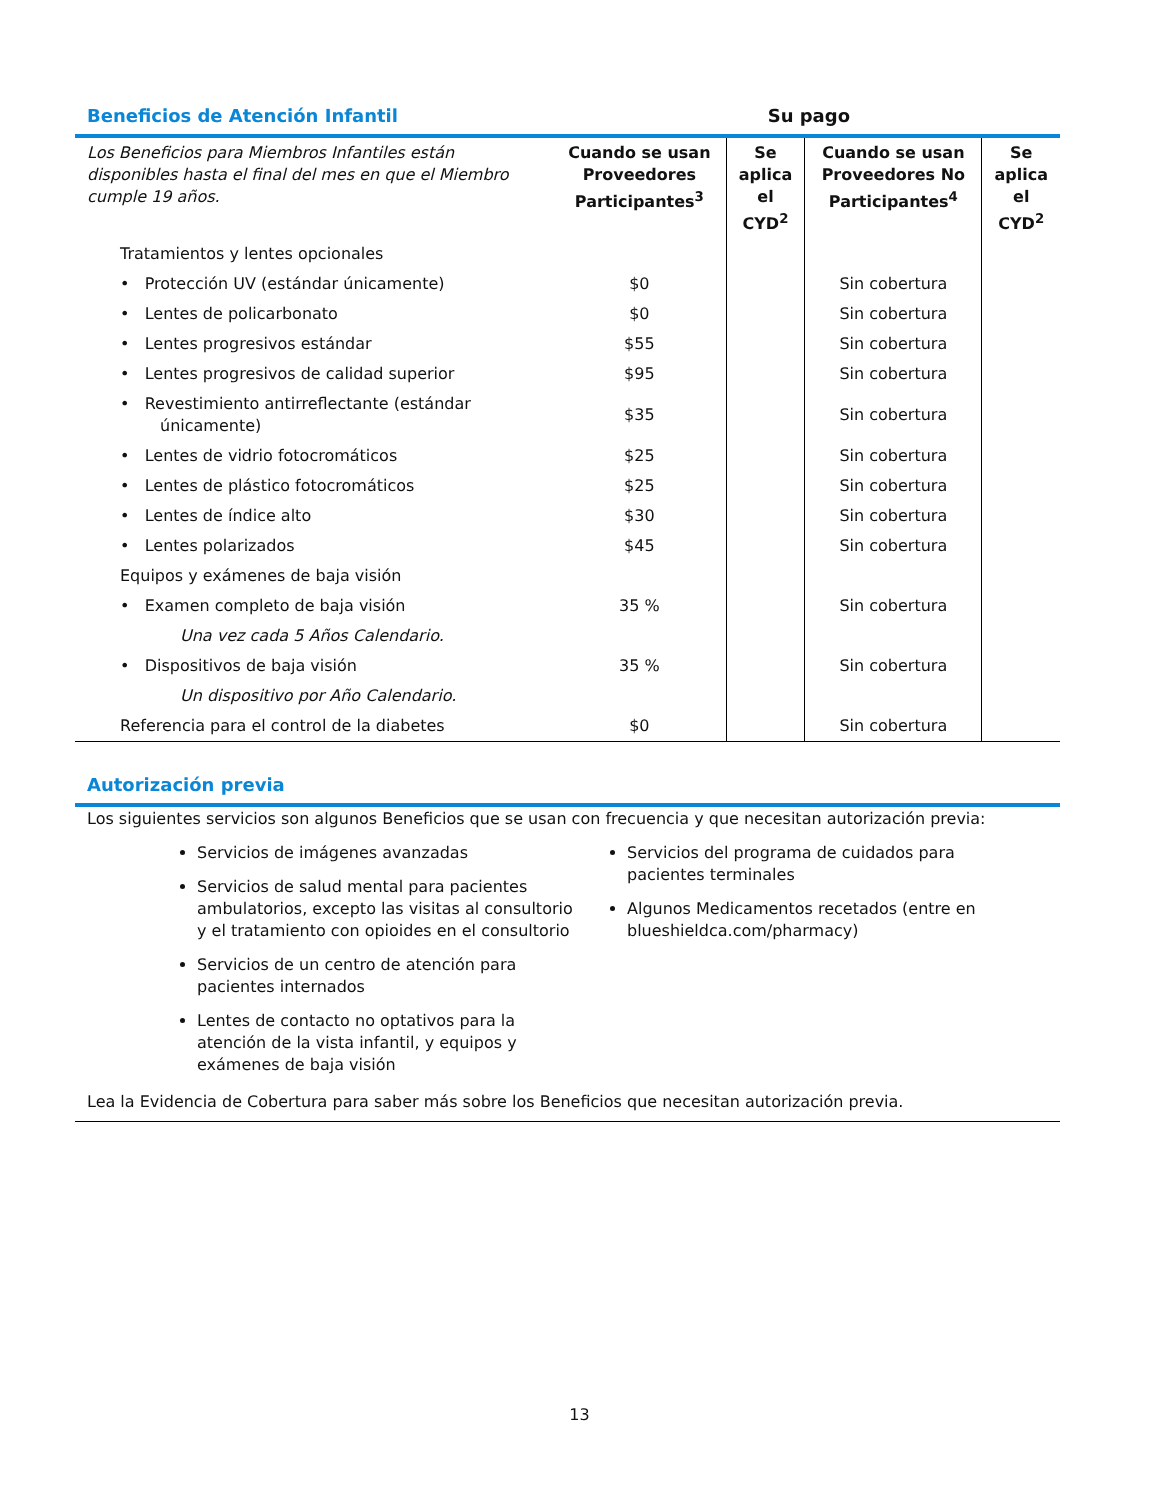Beneficios de Atención Infantil Su pago
| Los Beneficios para Miembros Infantiles están disponibles hasta el final del mes en que el Miembro cumple 19 años. | Cuando se usan Proveedores Participantes<sup>3</sup> | Se aplica el CYD<sup>2</sup> | Cuando se usan Proveedores No Participantes<sup>4</sup> | Se aplica el CYD<sup>2</sup> |
| Tratamientos y lentes opcionales | | | | |
| • Protección UV (estándar únicamente) | $0 | | Sin cobertura | |
| • Lentes de policarbonato | $0 | | Sin cobertura | |
| • Lentes progresivos estándar | $55 | | Sin cobertura | |
| • Lentes progresivos de calidad superior | $95 | | Sin cobertura | |
| • Revestimiento antirreflectante (estándar únicamente) | $35 | | Sin cobertura | |
| • Lentes de vidrio fotocromáticos | $25 | | Sin cobertura | |
| • Lentes de plástico fotocromáticos | $25 | | Sin cobertura | |
| • Lentes de índice alto | $30 | | Sin cobertura | |
| • Lentes polarizados | $45 | | Sin cobertura | |
| Equipos y exámenes de baja visión | | | | |
| • Examen completo de baja visión | 35 % | | Sin cobertura | |
| Una vez cada 5 Años Calendario. | | | | |
| • Dispositivos de baja visión | 35 % | | Sin cobertura | |
| Un dispositivo por Año Calendario. | | | | |
| Referencia para el control de la diabetes | $0 | | Sin cobertura | |
Autorización previa
Los siguientes servicios son algunos Beneficios que se usan con frecuencia y que necesitan autorización previa:
Servicios de imágenes avanzadas
Servicios de salud mental para pacientes ambulatorios, excepto las visitas al consultorio y el tratamiento con opioides en el consultorio
Servicios de un centro de atención para pacientes internados
Lentes de contacto no optativos para la atención de la vista infantil, y equipos y exámenes de baja visión
Servicios del programa de cuidados para pacientes terminales
Algunos Medicamentos recetados (entre en blueshieldca.com/pharmacy)
Lea la Evidencia de Cobertura para saber más sobre los Beneficios que necesitan autorización previa.
13